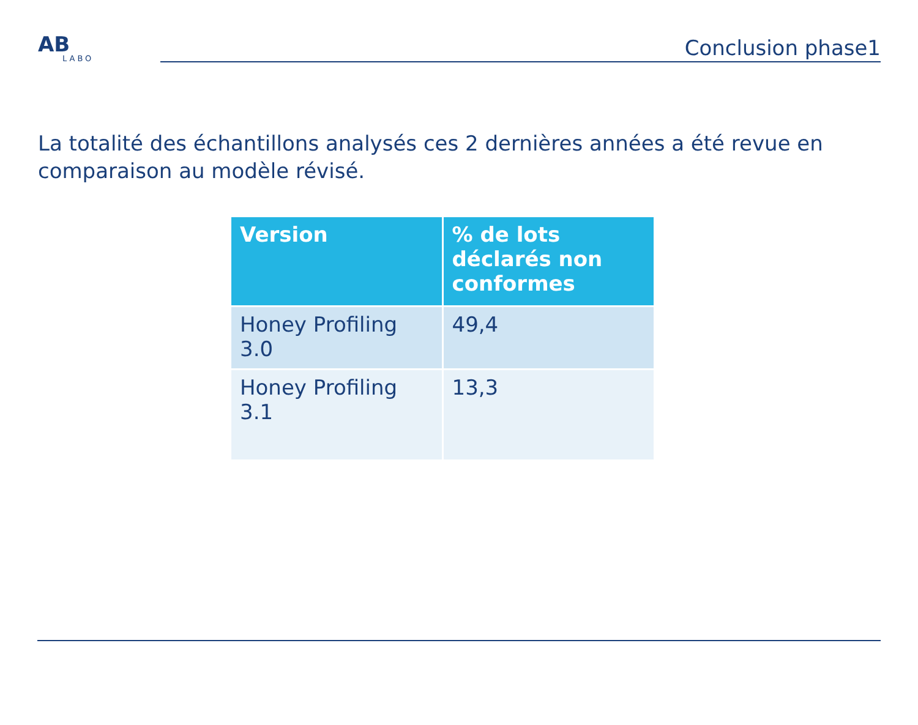AB
LABO
Conclusion phase1
La totalité des échantillons analysés ces 2 dernières années a été revue en comparaison au modèle révisé.
| Version | % de lots déclarés non conformes |
| --- | --- |
| Honey Profiling 3.0 | 49,4 |
| Honey Profiling 3.1 | 13,3 |